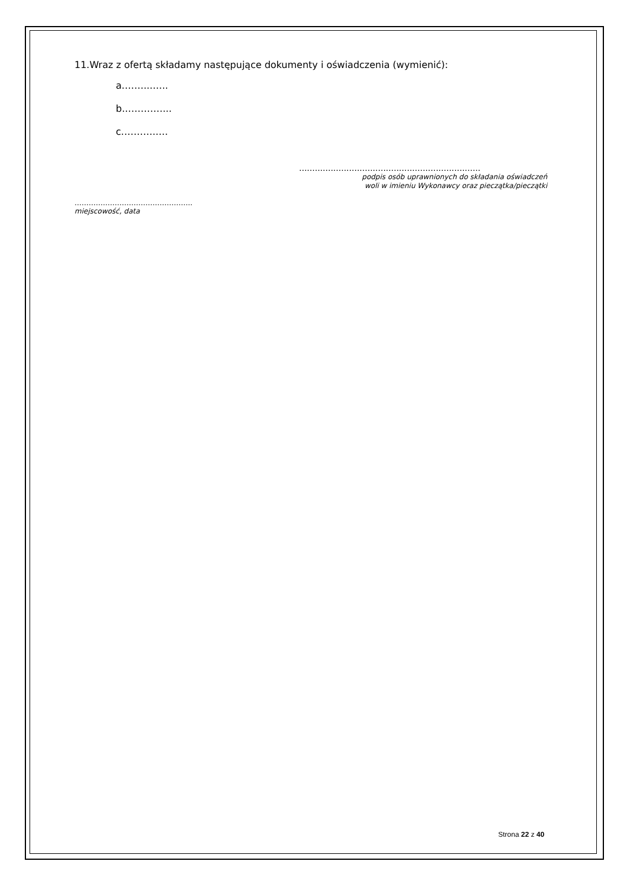11.Wraz z ofertą składamy następujące dokumenty i oświadczenia (wymienić):
a.……..…...
b.…………...
c.……….….
.....................................................................
podpis osób uprawnionych do składania oświadczeń
woli w imieniu Wykonawcy oraz pieczątka/pieczątki
…………………………………………..
miejscowość, data
Strona 22 z 40